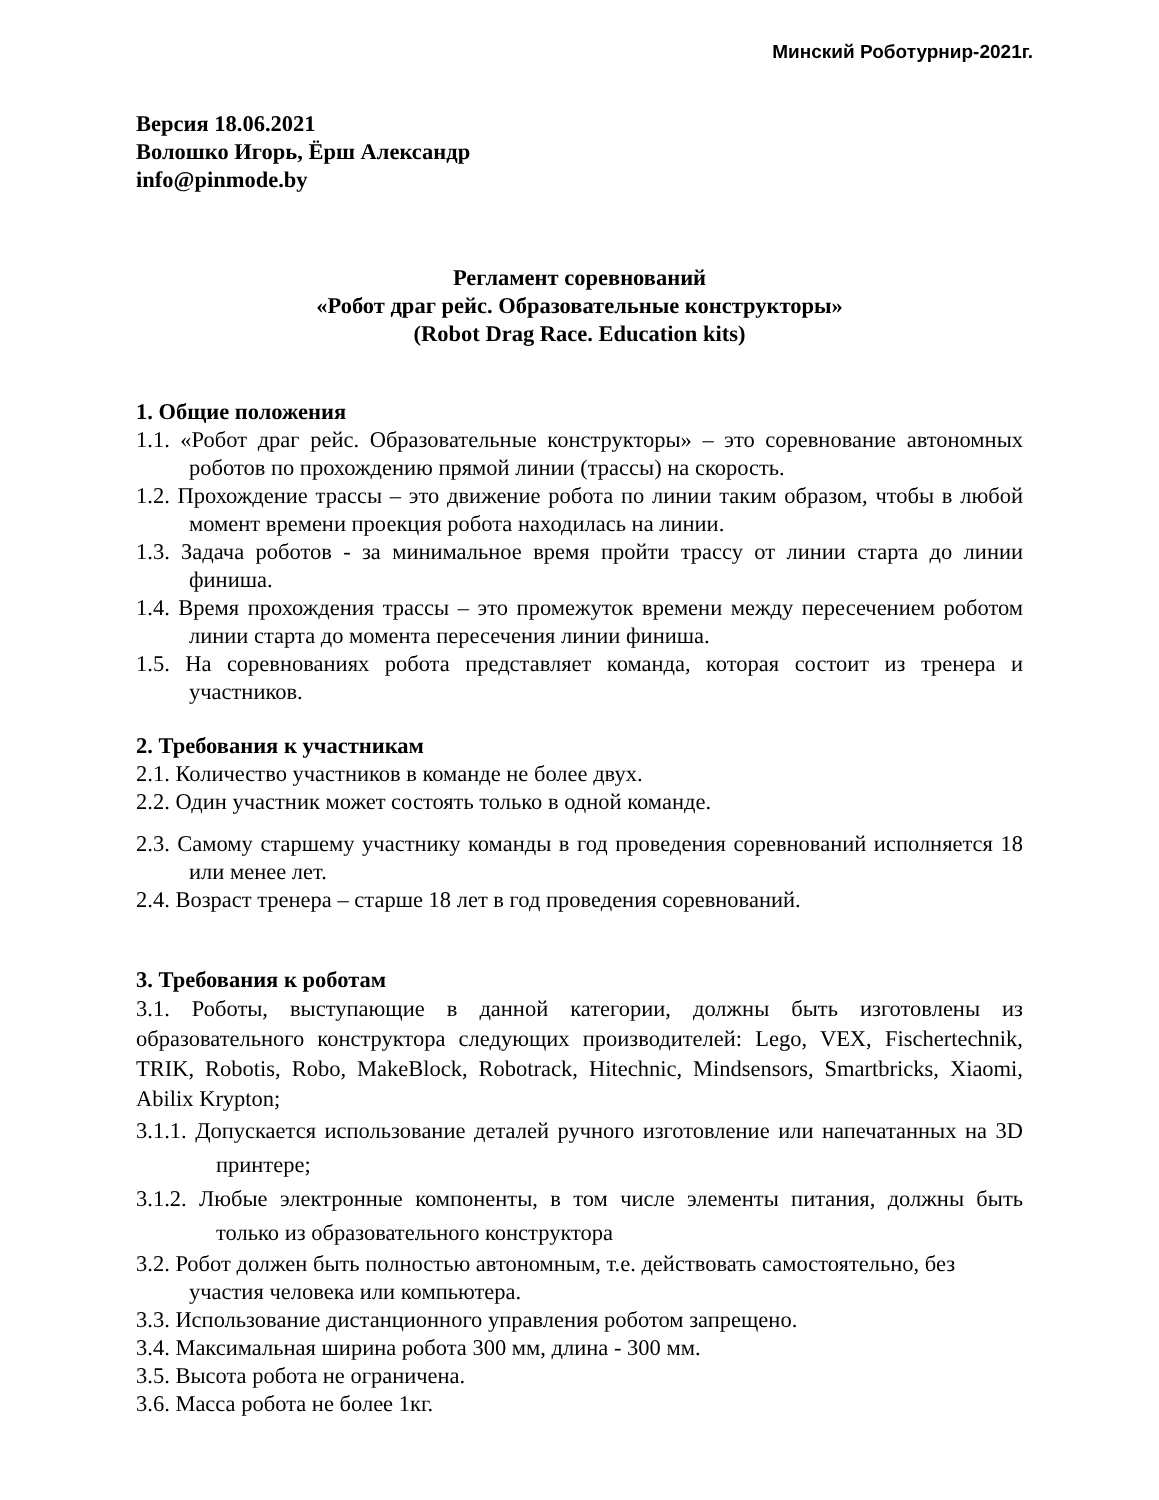Минский Роботурнир-2021г.
Версия 18.06.2021
Волошко Игорь, Ёрш Александр
info@pinmode.by
Регламент соревнований
«Робот драг рейс. Образовательные конструкторы»
(Robot Drag Race. Education kits)
1. Общие положения
1.1. «Робот драг рейс. Образовательные конструкторы» – это соревнование автономных роботов по прохождению прямой линии (трассы) на скорость.
1.2. Прохождение трассы – это движение робота по линии таким образом, чтобы в любой момент времени проекция робота находилась на линии.
1.3. Задача роботов - за минимальное время пройти трассу от линии старта до линии финиша.
1.4. Время прохождения трассы – это промежуток времени между пересечением роботом линии старта до момента пересечения линии финиша.
1.5. На соревнованиях робота представляет команда, которая состоит из тренера и участников.
2. Требования к участникам
2.1. Количество участников в команде не более двух.
2.2. Один участник может состоять только в одной команде.
2.3. Самому старшему участнику команды в год проведения соревнований исполняется 18 или менее лет.
2.4. Возраст тренера – старше 18 лет в год проведения соревнований.
3. Требования к роботам
3.1. Роботы, выступающие в данной категории, должны быть изготовлены из образовательного конструктора следующих производителей: Lego, VEX, Fischertechnik, TRIK, Robotis, Robo, MakeBlock, Robotrack, Hitechnic, Mindsensors, Smartbricks, Xiaomi, Abilix Krypton;
3.1.1. Допускается использование деталей ручного изготовление или напечатанных на 3D принтере;
3.1.2. Любые электронные компоненты, в том числе элементы питания, должны быть только из образовательного конструктора
3.2. Робот должен быть полностью автономным, т.е. действовать самостоятельно, без участия человека или компьютера.
3.3. Использование дистанционного управления роботом запрещено.
3.4. Максимальная ширина робота 300 мм, длина - 300 мм.
3.5. Высота робота не ограничена.
3.6. Масса робота не более 1кг.